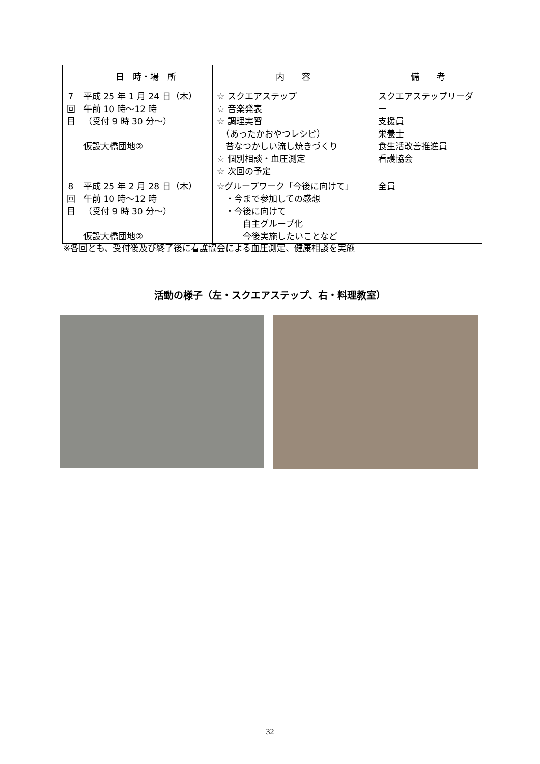| | 日 時・場 所 | 内 容 | 備 考 |
| --- | --- | --- | --- |
| 7 回 目 | 平成 25 年 1 月 24 日（木） 午前 10 時～12 時 （受付 9 時 30 分～） 仮設大橋団地② | ☆ スクエアステップ ☆ 音楽発表 ☆ 調理実習 （あったかおやつレシピ） 昔なつかしい流し焼きづくり ☆ 個別相談・血圧測定 ☆ 次回の予定 | スクエアステップリーダー 支援員 栄養士 食生活改善推進員 看護協会 |
| 8 回 目 | 平成 25 年 2 月 28 日（木） 午前 10 時～12 時 （受付 9 時 30 分～） 仮設大橋団地② | ☆グループワーク「今後に向けて」 ・今まで参加しての感想 ・今後に向けて 自主グループ化 今後実施したいことなど | 全員 |
※各回とも、受付後及び終了後に看護協会による血圧測定、健康相談を実施
活動の様子（左・スクエアステップ、右・料理教室）
32